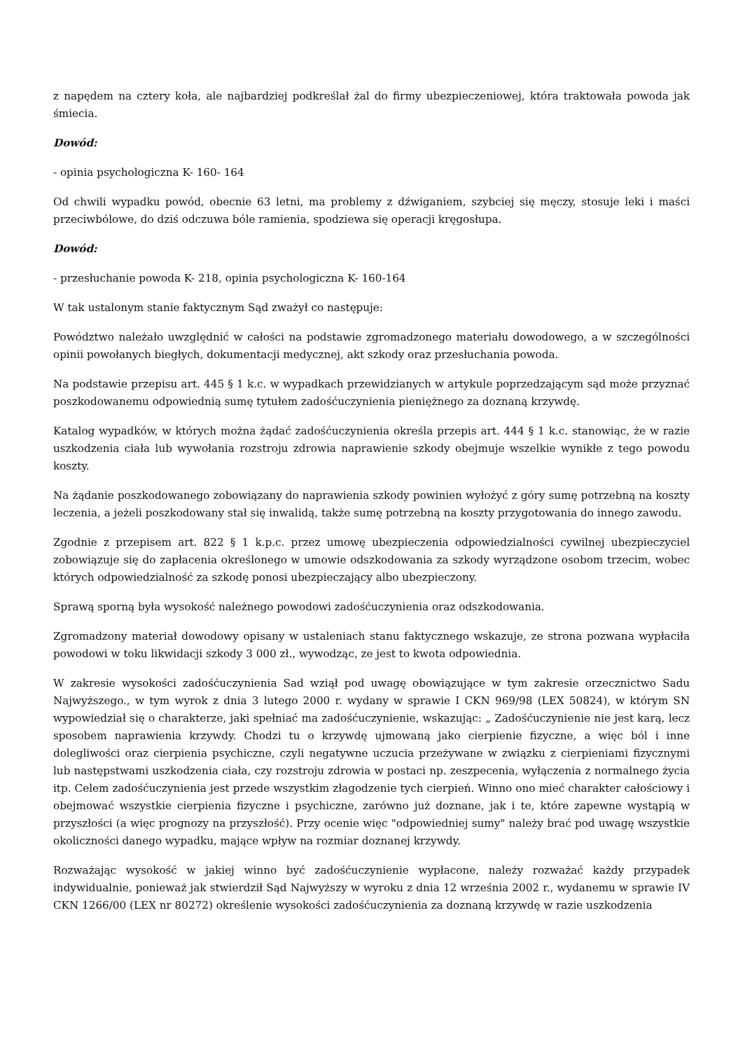z napędem na cztery koła, ale najbardziej podkreślał żal do firmy ubezpieczeniowej, która traktowała powoda jak śmiecia.
Dowód:
- opinia psychologiczna K- 160- 164
Od chwili wypadku powód, obecnie 63 letni, ma problemy z dźwiganiem, szybciej się męczy, stosuje leki i maści przeciwbólowe, do dziś odczuwa bóle ramienia, spodziewa się operacji kręgosłupa.
Dowód:
- przesłuchanie powoda K- 218, opinia psychologiczna K- 160-164
W tak ustalonym stanie faktycznym Sąd zważył co następuje:
Powództwo należało uwzględnić w całości na podstawie zgromadzonego materiału dowodowego, a w szczególności opinii powołanych biegłych, dokumentacji medycznej, akt szkody oraz przesłuchania powoda.
Na podstawie przepisu art. 445 § 1 k.c. w wypadkach przewidzianych w artykule poprzedzającym sąd może przyznać poszkodowanemu odpowiednią sumę tytułem zadośćuczynienia pieniężnego za doznaną krzywdę.
Katalog wypadków, w których można żądać zadośćuczynienia określa przepis art. 444 § 1 k.c. stanowiąc, że w razie uszkodzenia ciała lub wywołania rozstroju zdrowia naprawienie szkody obejmuje wszelkie wynikłe z tego powodu koszty.
Na żądanie poszkodowanego zobowiązany do naprawienia szkody powinien wyłożyć z góry sumę potrzebną na koszty leczenia, a jeżeli poszkodowany stał się inwalidą, także sumę potrzebną na koszty przygotowania do innego zawodu.
Zgodnie z przepisem art. 822 § 1 k.p.c. przez umowę ubezpieczenia odpowiedzialności cywilnej ubezpieczyciel zobowiązuje się do zapłacenia określonego w umowie odszkodowania za szkody wyrządzone osobom trzecim, wobec których odpowiedzialność za szkodę ponosi ubezpieczający albo ubezpieczony.
Sprawą sporną była wysokość należnego powodowi zadośćuczynienia oraz odszkodowania.
Zgromadzony materiał dowodowy opisany w ustaleniach stanu faktycznego wskazuje, ze strona pozwana wypłaciła powodowi w toku likwidacji szkody 3 000 zł., wywodząc, ze jest to kwota odpowiednia.
W zakresie wysokości zadośćuczynienia Sad wziął pod uwagę obowiązujące w tym zakresie orzecznictwo Sadu Najwyższego., w tym wyrok z dnia 3 lutego 2000 r. wydany w sprawie I CKN 969/98 (LEX 50824), w którym SN wypowiedział się o charakterze, jaki spełniać ma zadośćuczynienie, wskazując: „ Zadośćuczynienie nie jest karą, lecz sposobem naprawienia krzywdy. Chodzi tu o krzywdę ujmowaną jako cierpienie fizyczne, a więc ból i inne dolegliwości oraz cierpienia psychiczne, czyli negatywne uczucia przeżywane w związku z cierpieniami fizycznymi lub następstwami uszkodzenia ciała, czy rozstroju zdrowia w postaci np. zeszpecenia, wyłączenia z normalnego życia itp. Celem zadośćuczynienia jest przede wszystkim złagodzenie tych cierpień. Winno ono mieć charakter całościowy i obejmować wszystkie cierpienia fizyczne i psychiczne, zarówno już doznane, jak i te, które zapewne wystąpią w przyszłości (a więc prognozy na przyszłość). Przy ocenie więc "odpowiedniej sumy" należy brać pod uwagę wszystkie okoliczności danego wypadku, mające wpływ na rozmiar doznanej krzywdy.
Rozważając wysokość w jakiej winno być zadośćuczynienie wypłacone, należy rozważać każdy przypadek indywidualnie, ponieważ jak stwierdził Sąd Najwyższy w wyroku z dnia 12 września 2002 r., wydanemu w sprawie IV CKN 1266/00 (LEX nr 80272) określenie wysokości zadośćuczynienia za doznaną krzywdę w razie uszkodzenia